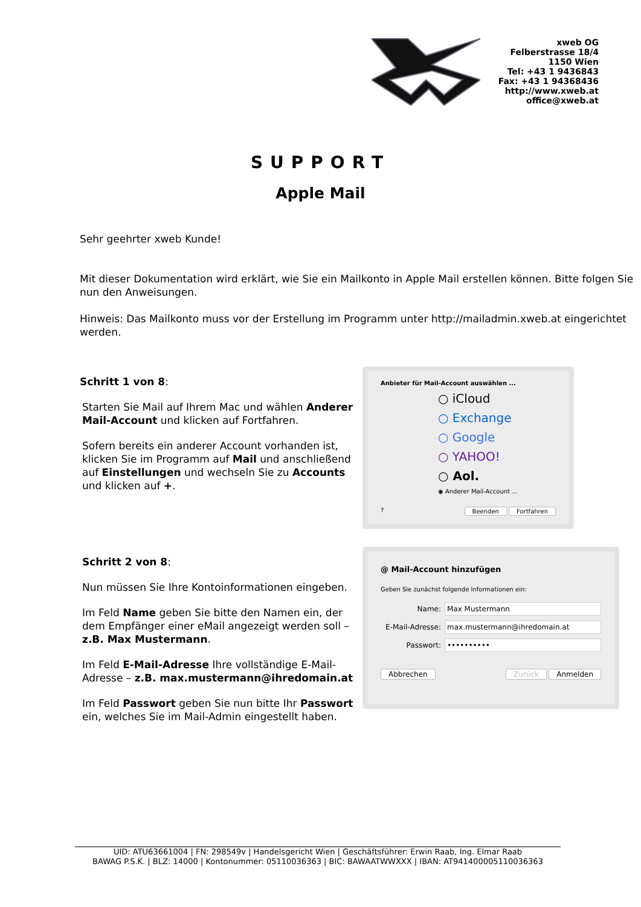xweb OG
Felberstrasse 18/4
1150 Wien
Tel: +43 1 9436843
Fax: +43 1 94368436
http://www.xweb.at
office@xweb.at
SUPPORT
Apple Mail
Sehr geehrter xweb Kunde!
Mit dieser Dokumentation wird erklärt, wie Sie ein Mailkonto in Apple Mail erstellen können. Bitte folgen Sie nun den Anweisungen.
Hinweis: Das Mailkonto muss vor der Erstellung im Programm unter http://mailadmin.xweb.at eingerichtet werden.
Schritt 1 von 8:
Starten Sie Mail auf Ihrem Mac und wählen Anderer Mail-Account und klicken auf Fortfahren.
Sofern bereits ein anderer Account vorhanden ist, klicken Sie im Programm auf Mail und anschließend auf Einstellungen und wechseln Sie zu Accounts und klicken auf +.
Anbieter für Mail-Account auswählen ...
○ iCloud
○ Exchange
○ Google
○ YAHOO!
○ Aol.
◉ Anderer Mail-Account ...
? Beenden Fortfahren
Schritt 2 von 8:
Nun müssen Sie Ihre Kontoinformationen eingeben.
Im Feld Name geben Sie bitte den Namen ein, der dem Empfänger einer eMail angezeigt werden soll – z.B. Max Mustermann.
Im Feld E-Mail-Adresse Ihre vollständige E-Mail-Adresse – z.B. max.mustermann@ihredomain.at
Im Feld Passwort geben Sie nun bitte Ihr Passwort ein, welches Sie im Mail-Admin eingestellt haben.
@ Mail-Account hinzufügen
Geben Sie zunächst folgende Informationen ein:
Name:
Max Mustermann
E-Mail-Adresse:
max.mustermann@ihredomain.at
Passwort:
••••••••••
Abbrechen Zurück Anmelden
UID: ATU63661004 | FN: 298549v | Handelsgericht Wien | Geschäftsführer: Erwin Raab, Ing. Elmar Raab
BAWAG P.S.K. | BLZ: 14000 | Kontonummer: 05110036363 | BIC: BAWAATWWXXX | IBAN: AT941400005110036363